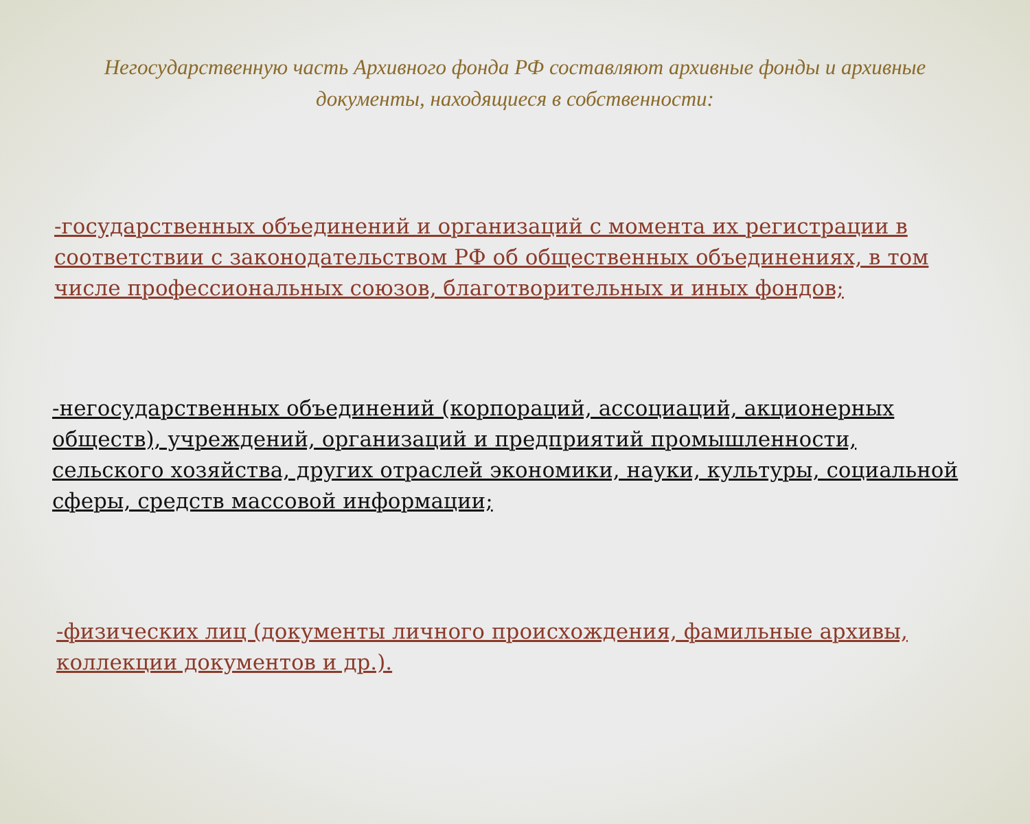Негосударственную часть Архивного фонда РФ составляют архивные фонды и архивные документы, находящиеся в собственности:
-государственных объединений и организаций с момента их регистрации в соответствии с законодательством РФ об общественных объединениях, в том числе профессиональных союзов, благотворительных и иных фондов;
-негосударственных объединений (корпораций, ассоциаций, акционерных обществ), учреждений, организаций и предприятий промышленности, сельского хозяйства, других отраслей экономики, науки, культуры, социальной сферы, средств массовой информации;
-физических лиц (документы личного происхождения, фамильные архивы, коллекции документов и др.).